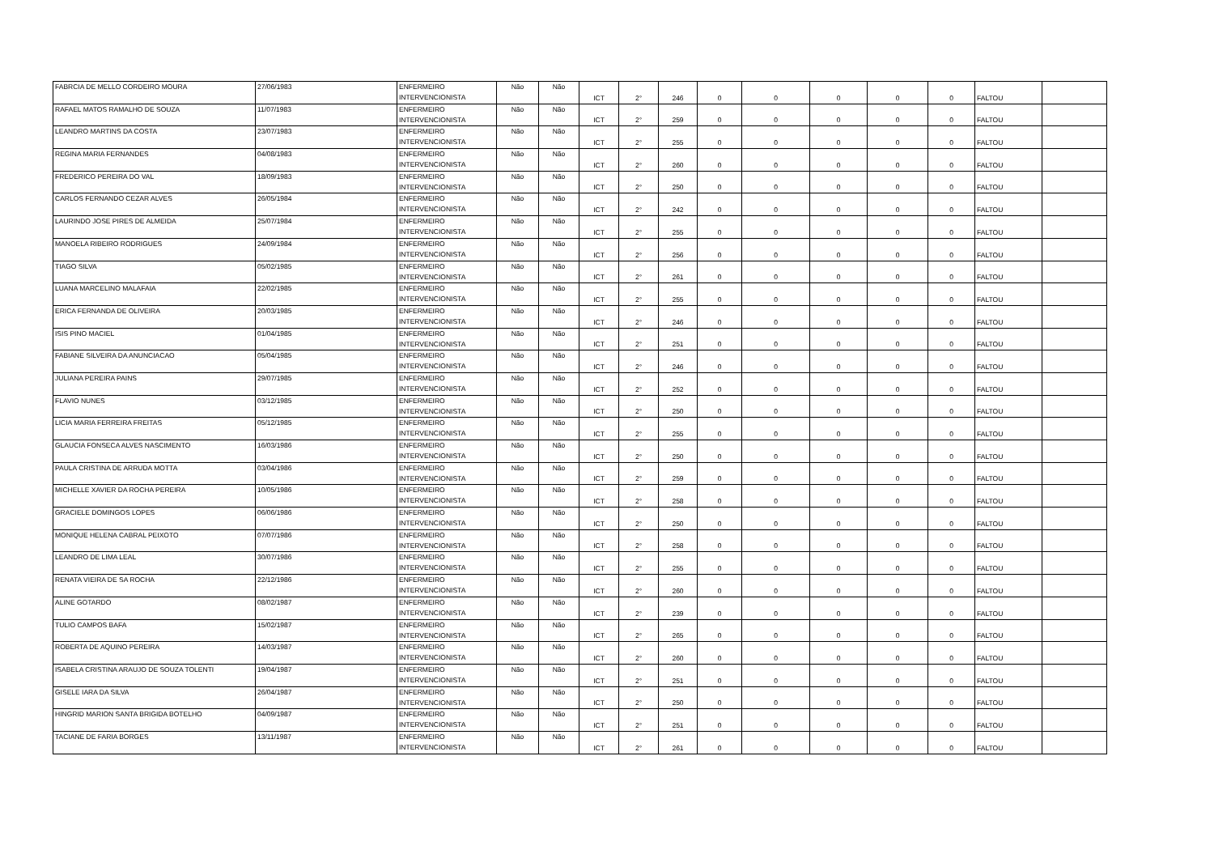| FABRCIA DE MELLO CORDEIRO MOURA | 27/06/1983 | ENFERMEIRO INTERVENCIONISTA | Não | Não | ICT | 2° | 246 | 0 | 0 | 0 | 0 | 0 | FALTOU | |
| RAFAEL MATOS RAMALHO DE SOUZA | 11/07/1983 | ENFERMEIRO INTERVENCIONISTA | Não | Não | ICT | 2° | 259 | 0 | 0 | 0 | 0 | 0 | FALTOU | |
| LEANDRO MARTINS DA COSTA | 23/07/1983 | ENFERMEIRO INTERVENCIONISTA | Não | Não | ICT | 2° | 255 | 0 | 0 | 0 | 0 | 0 | FALTOU | |
| REGINA MARIA FERNANDES | 04/08/1983 | ENFERMEIRO INTERVENCIONISTA | Não | Não | ICT | 2° | 260 | 0 | 0 | 0 | 0 | 0 | FALTOU | |
| FREDERICO PEREIRA DO VAL | 18/09/1983 | ENFERMEIRO INTERVENCIONISTA | Não | Não | ICT | 2° | 250 | 0 | 0 | 0 | 0 | 0 | FALTOU | |
| CARLOS FERNANDO CEZAR ALVES | 26/05/1984 | ENFERMEIRO INTERVENCIONISTA | Não | Não | ICT | 2° | 242 | 0 | 0 | 0 | 0 | 0 | FALTOU | |
| LAURINDO JOSE PIRES DE ALMEIDA | 25/07/1984 | ENFERMEIRO INTERVENCIONISTA | Não | Não | ICT | 2° | 255 | 0 | 0 | 0 | 0 | 0 | FALTOU | |
| MANOELA RIBEIRO RODRIGUES | 24/09/1984 | ENFERMEIRO INTERVENCIONISTA | Não | Não | ICT | 2° | 256 | 0 | 0 | 0 | 0 | 0 | FALTOU | |
| TIAGO SILVA | 05/02/1985 | ENFERMEIRO INTERVENCIONISTA | Não | Não | ICT | 2° | 261 | 0 | 0 | 0 | 0 | 0 | FALTOU | |
| LUANA MARCELINO MALAFAIA | 22/02/1985 | ENFERMEIRO INTERVENCIONISTA | Não | Não | ICT | 2° | 255 | 0 | 0 | 0 | 0 | 0 | FALTOU | |
| ERICA FERNANDA DE OLIVEIRA | 20/03/1985 | ENFERMEIRO INTERVENCIONISTA | Não | Não | ICT | 2° | 246 | 0 | 0 | 0 | 0 | 0 | FALTOU | |
| ISIS PINO MACIEL | 01/04/1985 | ENFERMEIRO INTERVENCIONISTA | Não | Não | ICT | 2° | 251 | 0 | 0 | 0 | 0 | 0 | FALTOU | |
| FABIANE SILVEIRA DA ANUNCIACAO | 05/04/1985 | ENFERMEIRO INTERVENCIONISTA | Não | Não | ICT | 2° | 246 | 0 | 0 | 0 | 0 | 0 | FALTOU | |
| JULIANA PEREIRA PAINS | 29/07/1985 | ENFERMEIRO INTERVENCIONISTA | Não | Não | ICT | 2° | 252 | 0 | 0 | 0 | 0 | 0 | FALTOU | |
| FLAVIO NUNES | 03/12/1985 | ENFERMEIRO INTERVENCIONISTA | Não | Não | ICT | 2° | 250 | 0 | 0 | 0 | 0 | 0 | FALTOU | |
| LICIA MARIA FERREIRA FREITAS | 05/12/1985 | ENFERMEIRO INTERVENCIONISTA | Não | Não | ICT | 2° | 255 | 0 | 0 | 0 | 0 | 0 | FALTOU | |
| GLAUCIA FONSECA ALVES NASCIMENTO | 16/03/1986 | ENFERMEIRO INTERVENCIONISTA | Não | Não | ICT | 2° | 250 | 0 | 0 | 0 | 0 | 0 | FALTOU | |
| PAULA CRISTINA DE ARRUDA MOTTA | 03/04/1986 | ENFERMEIRO INTERVENCIONISTA | Não | Não | ICT | 2° | 259 | 0 | 0 | 0 | 0 | 0 | FALTOU | |
| MICHELLE XAVIER DA ROCHA PEREIRA | 10/05/1986 | ENFERMEIRO INTERVENCIONISTA | Não | Não | ICT | 2° | 258 | 0 | 0 | 0 | 0 | 0 | FALTOU | |
| GRACIELE DOMINGOS LOPES | 06/06/1986 | ENFERMEIRO INTERVENCIONISTA | Não | Não | ICT | 2° | 250 | 0 | 0 | 0 | 0 | 0 | FALTOU | |
| MONIQUE HELENA CABRAL PEIXOTO | 07/07/1986 | ENFERMEIRO INTERVENCIONISTA | Não | Não | ICT | 2° | 258 | 0 | 0 | 0 | 0 | 0 | FALTOU | |
| LEANDRO DE LIMA LEAL | 30/07/1986 | ENFERMEIRO INTERVENCIONISTA | Não | Não | ICT | 2° | 255 | 0 | 0 | 0 | 0 | 0 | FALTOU | |
| RENATA VIEIRA DE SA ROCHA | 22/12/1986 | ENFERMEIRO INTERVENCIONISTA | Não | Não | ICT | 2° | 260 | 0 | 0 | 0 | 0 | 0 | FALTOU | |
| ALINE GOTARDO | 08/02/1987 | ENFERMEIRO INTERVENCIONISTA | Não | Não | ICT | 2° | 239 | 0 | 0 | 0 | 0 | 0 | FALTOU | |
| TULIO CAMPOS BAFA | 15/02/1987 | ENFERMEIRO INTERVENCIONISTA | Não | Não | ICT | 2° | 265 | 0 | 0 | 0 | 0 | 0 | FALTOU | |
| ROBERTA DE AQUINO PEREIRA | 14/03/1987 | ENFERMEIRO INTERVENCIONISTA | Não | Não | ICT | 2° | 260 | 0 | 0 | 0 | 0 | 0 | FALTOU | |
| ISABELA CRISTINA ARAUJO DE SOUZA TOLENTI | 19/04/1987 | ENFERMEIRO INTERVENCIONISTA | Não | Não | ICT | 2° | 251 | 0 | 0 | 0 | 0 | 0 | FALTOU | |
| GISELE IARA DA SILVA | 26/04/1987 | ENFERMEIRO INTERVENCIONISTA | Não | Não | ICT | 2° | 250 | 0 | 0 | 0 | 0 | 0 | FALTOU | |
| HINGRID MARION SANTA BRIGIDA BOTELHO | 04/09/1987 | ENFERMEIRO INTERVENCIONISTA | Não | Não | ICT | 2° | 251 | 0 | 0 | 0 | 0 | 0 | FALTOU | |
| TACIANE DE FARIA BORGES | 13/11/1987 | ENFERMEIRO INTERVENCIONISTA | Não | Não | ICT | 2° | 261 | 0 | 0 | 0 | 0 | 0 | FALTOU | |